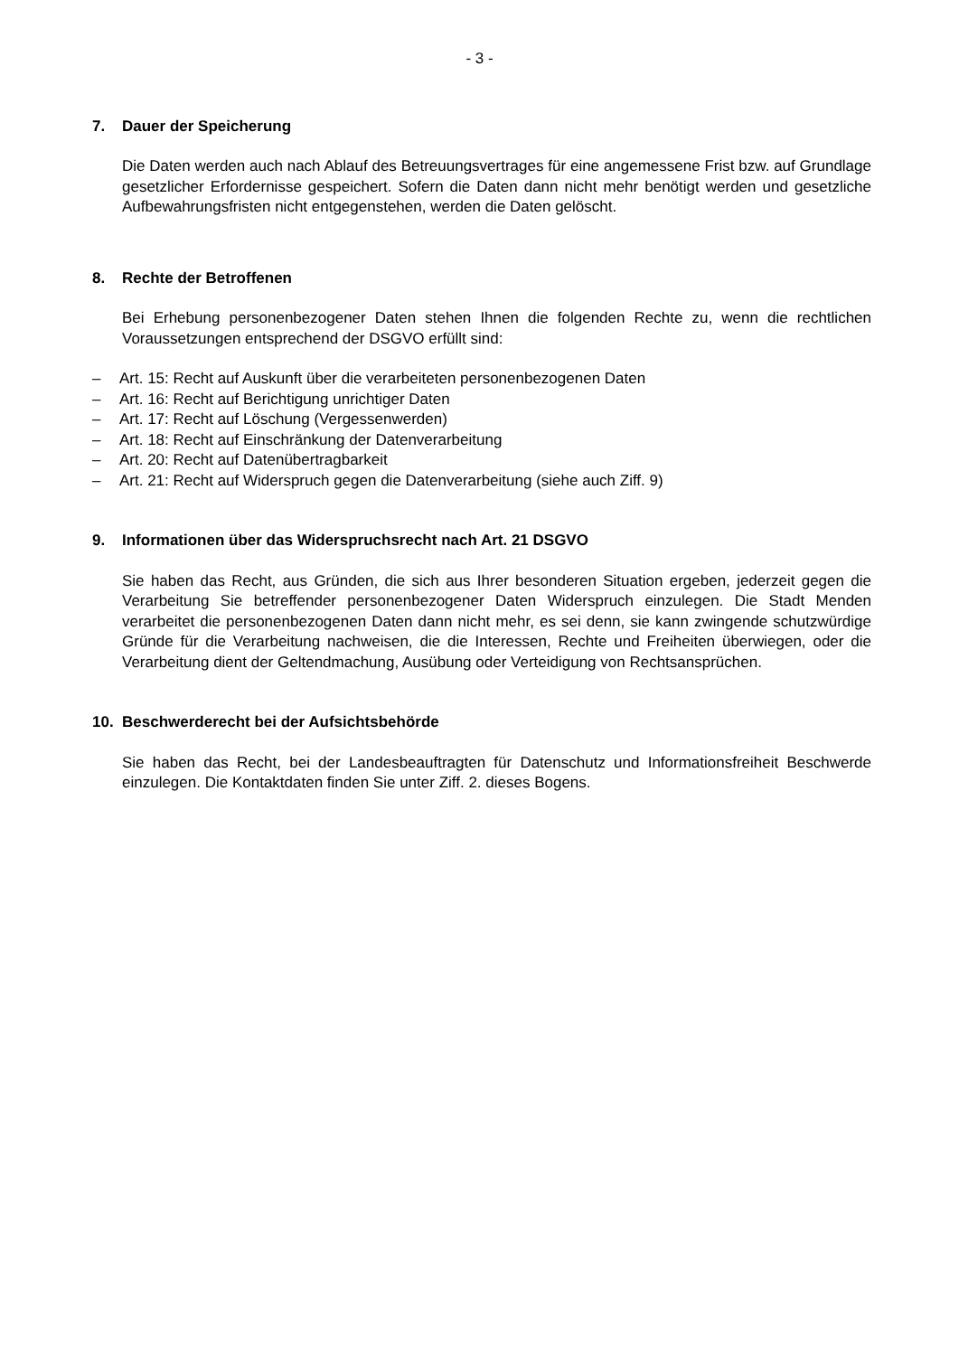- 3 -
7. Dauer der Speicherung
Die Daten werden auch nach Ablauf des Betreuungsvertrages für eine angemessene Frist bzw. auf Grundlage gesetzlicher Erfordernisse gespeichert. Sofern die Daten dann nicht mehr benö­tigt werden und gesetzliche Aufbewahrungsfristen nicht entgegenstehen, werden die Daten ge­löscht.
8. Rechte der Betroffenen
Bei Erhebung personenbezogener Daten stehen Ihnen die folgenden Rechte zu, wenn die recht­lichen Voraussetzungen entsprechend der DSGVO erfüllt sind:
– Art. 15: Recht auf Auskunft über die verarbeiteten personenbezogenen Daten
– Art. 16: Recht auf Berichtigung unrichtiger Daten
– Art. 17: Recht auf Löschung (Vergessenwerden)
– Art. 18: Recht auf Einschränkung der Datenverarbeitung
– Art. 20: Recht auf Datenübertragbarkeit
– Art. 21: Recht auf Widerspruch gegen die Datenverarbeitung (siehe auch Ziff. 9)
9. Informationen über das Widerspruchsrecht nach Art. 21 DSGVO
Sie haben das Recht, aus Gründen, die sich aus Ihrer besonderen Situation ergeben, jederzeit gegen die Verarbeitung Sie betreffender personenbezogener Daten Widerspruch einzulegen. Die Stadt Menden verarbeitet die personenbezogenen Daten dann nicht mehr, es sei denn, sie kann zwingende schutzwürdige Gründe für die Verarbeitung nachweisen, die die Interessen, Rechte und Freiheiten überwiegen, oder die Verarbeitung dient der Geltendmachung, Ausübung oder Verteidigung von Rechtsansprüchen.
10. Beschwerderecht bei der Aufsichtsbehörde
Sie haben das Recht, bei der Landesbeauftragten für Datenschutz und Informationsfreiheit Be­schwerde einzulegen. Die Kontaktdaten finden Sie unter Ziff. 2. dieses Bogens.